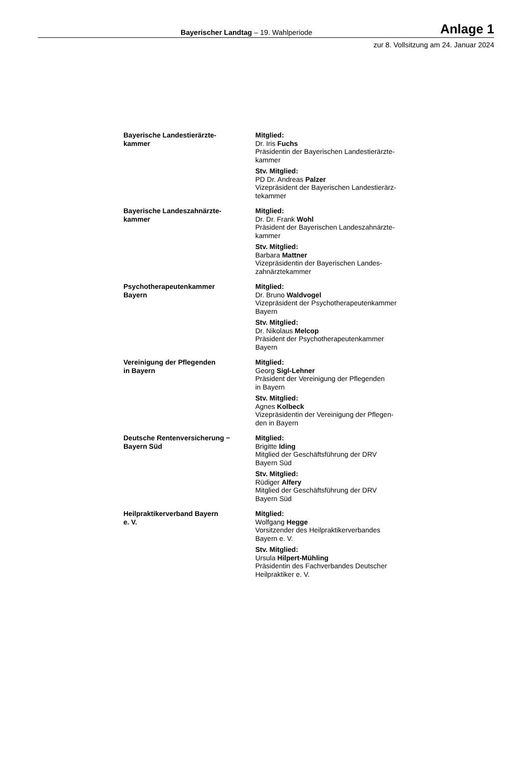Bayerischer Landtag – 19. Wahlperiode Anlage 1
zur 8. Vollsitzung am 24. Januar 2024
| Bayerische Landestierärzte- kammer | Mitglied: Dr. Iris Fuchs Präsidentin der Bayerischen Landestierärzte- kammer Stv. Mitglied: PD Dr. Andreas Palzer Vizepräsident der Bayerischen Landestierärz- tekammer |
| Bayerische Landeszahnärzte- kammer | Mitglied: Dr. Dr. Frank Wohl Präsident der Bayerischen Landeszahnärzte- kammer Stv. Mitglied: Barbara Mattner Vizepräsidentin der Bayerischen Landes- zahnärztekammer |
| Psychotherapeutenkammer Bayern | Mitglied: Dr. Bruno Waldvogel Vizepräsident der Psychotherapeutenkammer Bayern Stv. Mitglied: Dr. Nikolaus Melcop Präsident der Psychotherapeutenkammer Bayern |
| Vereinigung der Pflegenden in Bayern | Mitglied: Georg Sigl-Lehner Präsident der Vereinigung der Pflegenden in Bayern Stv. Mitglied: Agnes Kolbeck Vizepräsidentin der Vereinigung der Pflegen- den in Bayern |
| Deutsche Rentenversicherung − Bayern Süd | Mitglied: Brigitte Iding Mitglied der Geschäftsführung der DRV Bayern Süd Stv. Mitglied: Rüdiger Alfery Mitglied der Geschäftsführung der DRV Bayern Süd |
| Heilpraktikerverband Bayern e. V. | Mitglied: Wolfgang Hegge Vorsitzender des Heilpraktikerverbandes Bayern e. V. Stv. Mitglied: Ursula Hilpert-Mühling Präsidentin des Fachverbandes Deutscher Heilpraktiker e. V. |